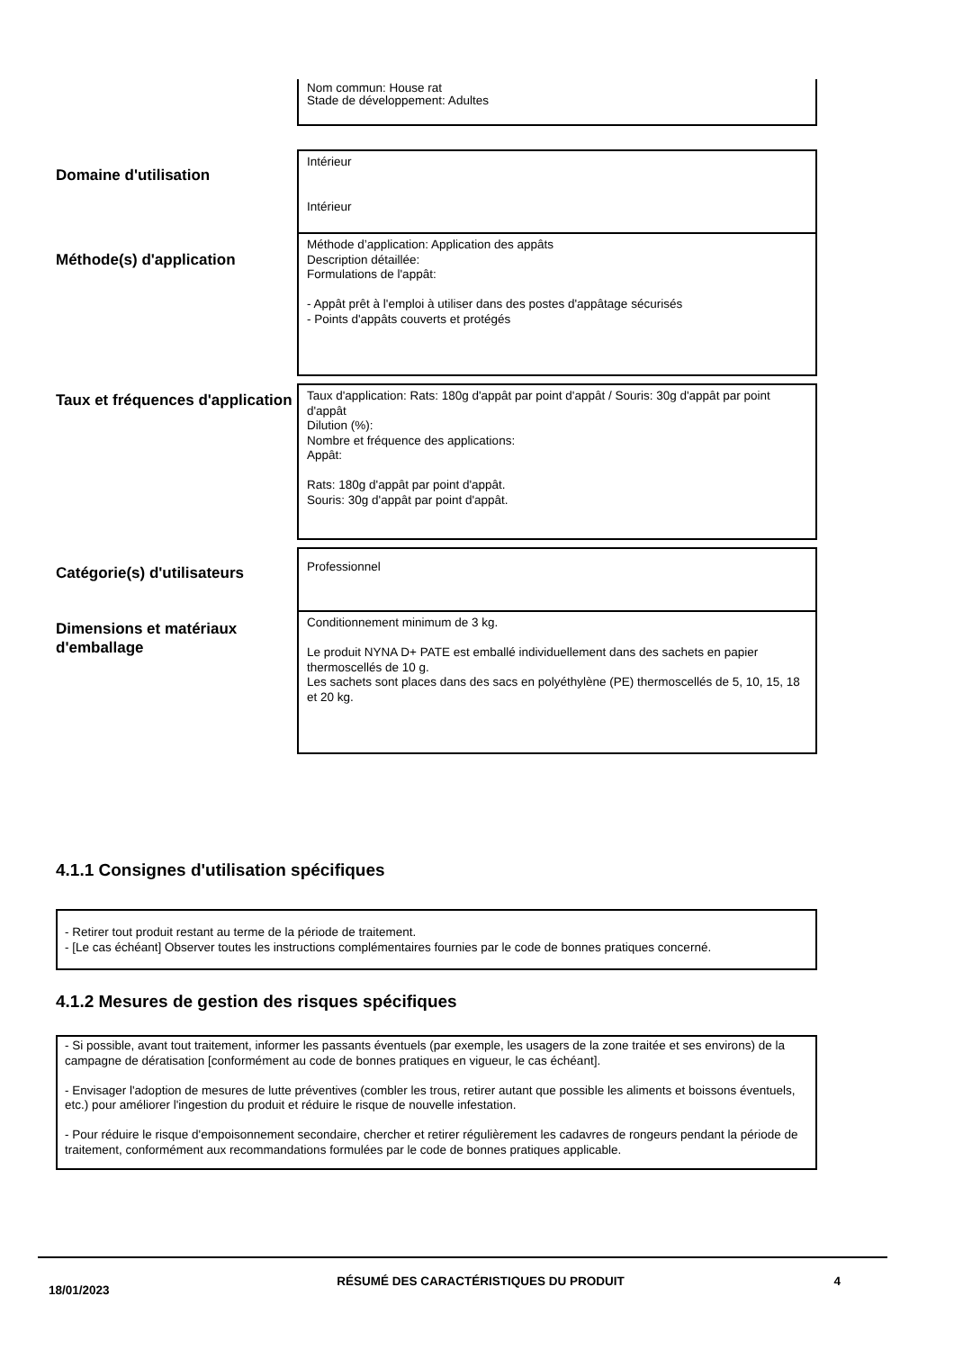Nom commun: House rat
Stade de développement: Adultes
Domaine d'utilisation
Intérieur
Intérieur
Méthode(s) d'application
Méthode d’application: Application des appâts
Description détaillée:
Formulations de l'appât:
- Appât prêt à l'emploi à utiliser dans des postes d'appâtage sécurisés
- Points d'appâts couverts et protégés
Taux et fréquences d'application
Taux d'application: Rats: 180g d'appât par point d'appât / Souris: 30g d'appât par point d'appât
Dilution (%):
Nombre et fréquence des applications:
Appât:
Rats: 180g d'appât par point d'appât.
Souris: 30g d'appât par point d'appât.
Catégorie(s) d'utilisateurs
Professionnel
Dimensions et matériaux d'emballage
Conditionnement minimum de 3 kg.
Le produit NYNA D+ PATE est emballé individuellement dans des sachets en papier thermoscellés de 10 g.
Les sachets sont places dans des sacs en polyéthylène (PE) thermoscellés de 5, 10, 15, 18 et 20 kg.
4.1.1 Consignes d'utilisation spécifiques
- Retirer tout produit restant au terme de la période de traitement.
- [Le cas échéant] Observer toutes les instructions complémentaires fournies par le code de bonnes pratiques concerné.
4.1.2 Mesures de gestion des risques spécifiques
- Si possible, avant tout traitement, informer les passants éventuels (par exemple, les usagers de la zone traitée et ses environs) de la campagne de dératisation [conformément au code de bonnes pratiques en vigueur, le cas échéant].
- Envisager l'adoption de mesures de lutte préventives (combler les trous, retirer autant que possible les aliments et boissons éventuels, etc.) pour améliorer l'ingestion du produit et réduire le risque de nouvelle infestation.
- Pour réduire le risque d'empoisonnement secondaire, chercher et retirer régulièrement les cadavres de rongeurs pendant la période de traitement, conformément aux recommandations formulées par le code de bonnes pratiques applicable.
18/01/2023
RÉSUMÉ DES CARACTÉRISTIQUES DU PRODUIT 4